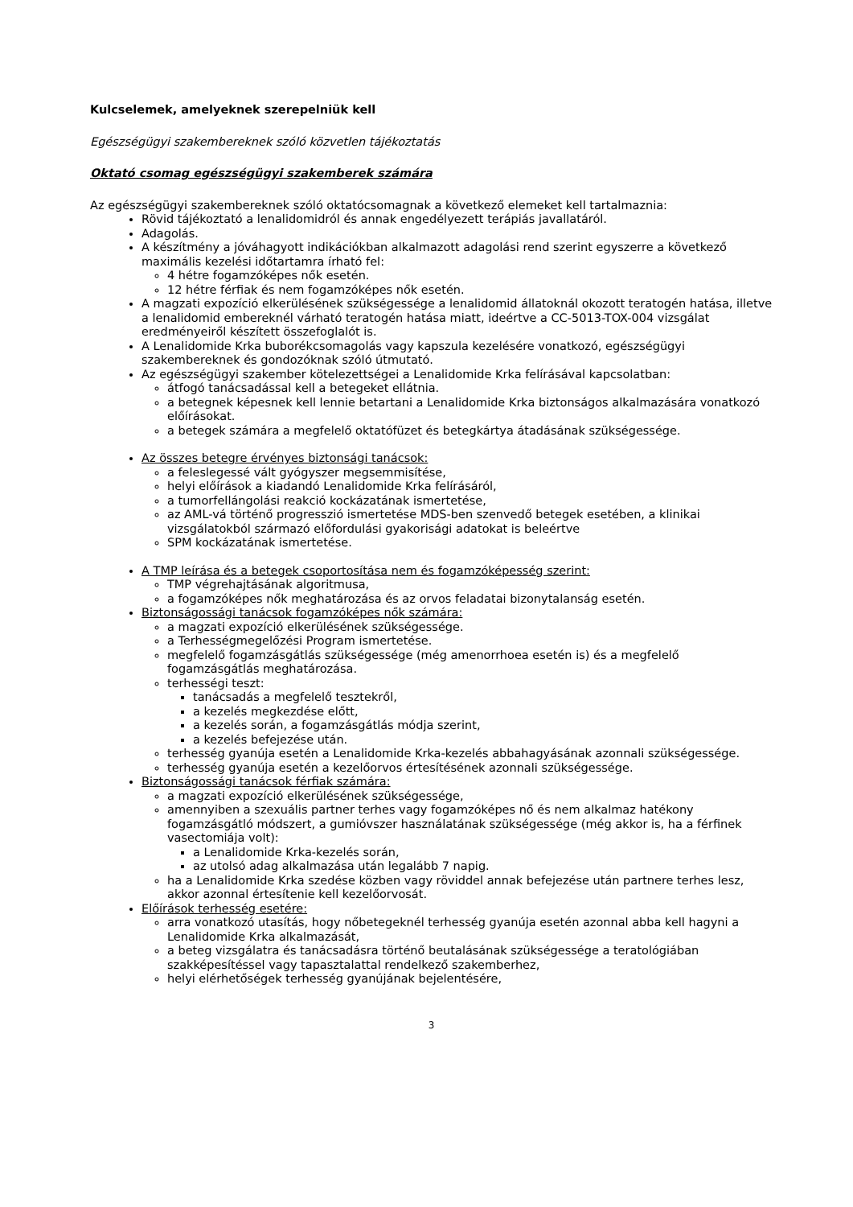Kulcselemek, amelyeknek szerepelniük kell
Egészségügyi szakembereknek szóló közvetlen tájékoztatás
Oktató csomag egészségügyi szakemberek számára
Az egészségügyi szakembereknek szóló oktatócsomagnak a következő elemeket kell tartalmaznia:
Rövid tájékoztató a lenalidomidról és annak engedélyezett terápiás javallatáról.
Adagolás.
A készítmény a jóváhagyott indikációkban alkalmazott adagolási rend szerint egyszerre a következő maximális kezelési időtartamra írható fel:
4 hétre fogamzóképes nők esetén.
12 hétre férfiak és nem fogamzóképes nők esetén.
A magzati expozíció elkerülésének szükségessége a lenalidomid állatoknál okozott teratogén hatása, illetve a lenalidomid embereknél várható teratogén hatása miatt, ideértve a CC-5013-TOX-004 vizsgálat eredményeiről készített összefoglalót is.
A Lenalidomide Krka buborékcsomagolás vagy kapszula kezelésére vonatkozó, egészségügyi szakembereknek és gondozóknak szóló útmutató.
Az egészségügyi szakember kötelezettségei a Lenalidomide Krka felírásával kapcsolatban:
átfogó tanácsadással kell a betegeket ellátnia.
a betegnek képesnek kell lennie betartani a Lenalidomide Krka biztonságos alkalmazására vonatkozó előírásokat.
a betegek számára a megfelelő oktatófüzet és betegkártya átadásának szükségessége.
Az összes betegre érvényes biztonsági tanácsok:
a feleslegessé vált gyógyszer megsemmisítése,
helyi előírások a kiadandó Lenalidomide Krka felírásáról,
a tumorfellángolási reakció kockázatának ismertetése,
az AML-vá történő progresszió ismertetése MDS-ben szenvedő betegek esetében, a klinikai vizsgálatokból származó előfordulási gyakorisági adatokat is beleértve
SPM kockázatának ismertetése.
A TMP leírása és a betegek csoportosítása nem és fogamzóképesség szerint:
TMP végrehajtásának algoritmusa,
a fogamzóképes nők meghatározása és az orvos feladatai bizonytalanság esetén.
Biztonságossági tanácsok fogamzóképes nők számára:
a magzati expozíció elkerülésének szükségessége.
a Terhességmegelőzési Program ismertetése.
megfelelő fogamzásgátlás szükségessége (még amenorrhoea esetén is) és a megfelelő fogamzásgátlás meghatározása.
terhességi teszt:
tanácsadás a megfelelő tesztekről,
a kezelés megkezdése előtt,
a kezelés során, a fogamzásgátlás módja szerint,
a kezelés befejezése után.
terhesség gyanúja esetén a Lenalidomide Krka-kezelés abbahagyásának azonnali szükségessége.
terhesség gyanúja esetén a kezelőorvos értesítésének azonnali szükségessége.
Biztonságossági tanácsok férfiak számára:
a magzati expozíció elkerülésének szükségessége,
amennyiben a szexuális partner terhes vagy fogamzóképes nő és nem alkalmaz hatékony fogamzásgátló módszert, a gumióvszer használatának szükségessége (még akkor is, ha a férfinek vasectomiája volt):
a Lenalidomide Krka-kezelés során,
az utolsó adag alkalmazása után legalább 7 napig.
ha a Lenalidomide Krka szedése közben vagy röviddel annak befejezése után partnere terhes lesz, akkor azonnal értesítenie kell kezelőorvosát.
Előírások terhesség esetére:
arra vonatkozó utasítás, hogy nőbetegeknél terhesség gyanúja esetén azonnal abba kell hagyni a Lenalidomide Krka alkalmazását,
a beteg vizsgálatra és tanácsadásra történő beutalásának szükségessége a teratológiában szakképesítéssel vagy tapasztalattal rendelkező szakemberhez,
helyi elérhetőségek terhesség gyanújának bejelentésére,
3